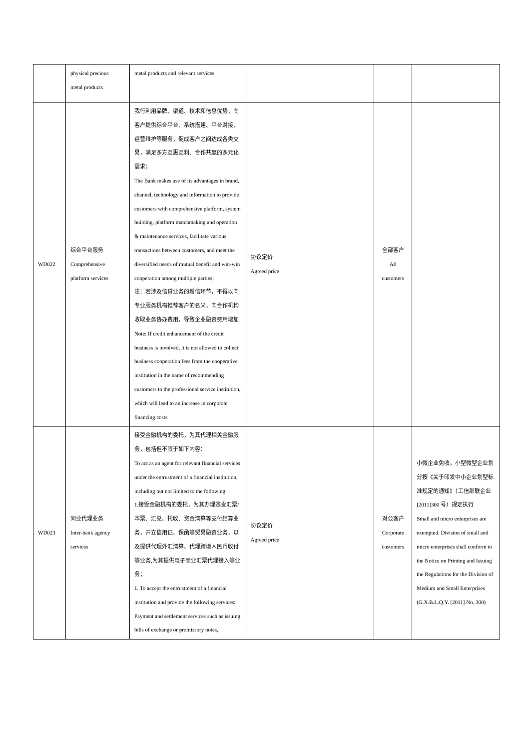| | physical precious metal products | metal products and relevant services | | | |
| WD022 | 综合平台服务 Comprehensive platform services | 我行利用品牌、渠道、技术和信息优势，向客户提供综合平台、系统搭建、平台对接、运营维护等服务，促成客户之间达成各类交易，满足多方互惠互利、合作共赢的多元化需求； The Bank makes use of its advantages in brand, channel, technology and information to provide customers with comprehensive platform, system building, platform matchmaking and operation & maintenance services, facilitate various transactions between customers, and meet the diversified needs of mutual benefit and win-win cooperation among multiple parties; 注：若涉及信贷业务的增信环节，不得以向专业服务机构推荐客户的名义，向合作机构收取业务协办费用，导致企业融资费用增加 Note: If credit enhancement of the credit business is involved, it is not allowed to collect business cooperation fees from the cooperative institution in the name of recommending customers to the professional service institution, which will lead to an increase in corporate financing costs | 协议定价 Agreed price | 全部客户 All customers | |
| WD023 | 同业代理业务 Inter-bank agency services | 接受金融机构的委托，为其代理相关金融服务，包括但不限于如下内容： To act as an agent for relevant financial services under the entrustment of a financial institution, including but not limited to the following: 1.接受金融机构的委托，为其办理签发汇票/本票、汇兑、托收、资金清算等支付结算业务，开立信用证、保函等贸易融资业务，以及提供代理外汇清算、代理跨境人民币收付等业务,为其提供电子商业汇票代理接入等业务； 1. To accept the entrustment of a financial institution and provide the following services: Payment and settlement services such as issuing bills of exchange or promissory notes, | 协议定价 Agreed price | 对公客户 Corporate customers | 小微企业免收。小型微型企业划分按《关于印发中小企业划型标准规定的通知》（工信部联企业[2011]300 号）规定执行 Small and micro enterprises are exempted. Division of small and micro enterprises shall conform to the Notice on Printing and Issuing the Regulations for the Division of Medium and Small Enterprises (G.X.B.L.Q.Y. [2011] No. 300) |